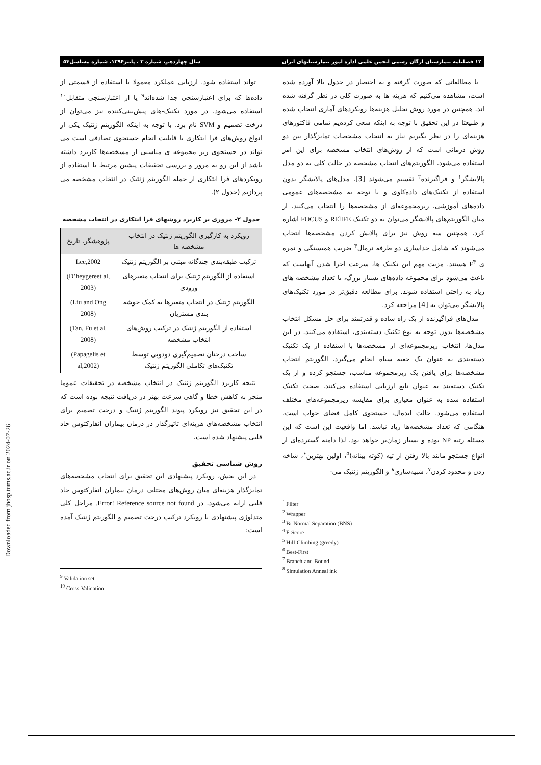۱۲ فصلنامه بیمارستان ارگان رسمی انجمن علمی اداره امور بیمارستانهای ایران سال چهاردهم، شماره ۳ ، پاییز۱۳۹۴، شماره مسلسل۵۴
با مطالعاتی که صورت گرفته و به اختصار در جدول بالا آورده شده است، مشاهده می‌کنیم که هزینه ها به صورت کلی در نظر گرفته شده اند. همچنین در مورد روش تحلیل هزینه‌ها رویکردهای آماری انتخاب شده و طبیعتا در این تحقیق با توجه به اینکه سعی کرده‌یم تمامی فاکتورهای هزینه‌ای را در نظر بگیریم نیاز به انتخاب مشخصات تمایزگذار بین دو روش درمانی است که از روش‌های انتخاب مشخصه برای این امر استفاده می‌شود. الگوریتم‌های انتخاب مشخصه در حالت کلی به دو مدل پالایشگر<sup>۱</sup> و فراگیرنده<sup>۲</sup> تقسیم می‌شوند [3]. مدل‌های پالایشگر بدون استفاده از تکنیک‌های داده‌کاوی و با توجه به مشخصه‌های عمومی داده‌های آموزشی، زیرمجموعه‌ای از مشخصه‌ها را انتخاب می‌کنند. از میان الگوریتم‌های پالایشگر می‌توان به دو تکنیک RElIFE و FOCUS اشاره کرد. همچنین سه روش نیز برای پالایش کردن مشخصه‌ها انتخاب می‌شوند که شامل جداسازی دو طرفه نرمال<sup>۳</sup> ضریب همبستگی و نمره ی F<sup>۴</sup> هستند. مزیت مهم این تکنیک ها، سرعت اجرا شدن آنهاست که باعث می‌شود برای مجموعه داده‌های بسیار بزرگ، با تعداد مشخصه های زیاد به راحتی استفاده شوند. برای مطالعه دقیق‌تر در مورد تکنیک‌های پالایشگر می‌توان به [4] مراجعه کرد.
مدل‌های فراگیرنده از یک راه ساده و قدرتمند برای حل مشکل انتخاب مشخصه‌ها بدون توجه به نوع تکنیک دسته‌بندی، استفاده می‌کنند. در این مدل‌ها، انتخاب زیرمجموعه‌ای از مشخصه‌ها با استفاده از یک تکنیک دسته‌بندی به عنوان یک جعبه سیاه انجام می‌گیرد. الگوریتم انتخاب مشخصه‌ها برای یافتن یک زیرمجموعه مناسب، جستجو کرده و از یک تکنیک دسته‌بند به عنوان تابع ارزیابی استفاده می‌کنند. صحت تکنیک استفاده شده به عنوان معیاری برای مقایسه زیرمجموعه‌های مختلف استفاده می‌شود. حالت ایده‌ال، جستجوی کامل فضای جواب است، هنگامی که تعداد مشخصه‌ها زیاد نباشد. اما واقعیت این است که این مسئله رتبه NP بوده و بسیار زمان‌بر خواهد بود. لذا دامنه گسترده‌ای از انواع جستجو مانند بالا رفتن از تپه (کوته بینانه)<sup>۵</sup>، اولین بهترین<sup>۶</sup>، شاخه زدن و محدود کردن<sup>۷</sup>، شبیه‌سازی<sup>۸</sup> و الگوریتم ژنتیک می-
<sup>1</sup> Filter
<sup>2</sup> Wrapper
<sup>3</sup> Bi-Normal Separation (BNS)
<sup>4</sup> F-Score
<sup>5</sup> Hill-Climbing (greedy)
<sup>6</sup> Best-First
<sup>7</sup> Branch-and-Bound
<sup>8</sup> Simulation Anneal ink
تواند استفاده شود. ارزیابی عملکرد معمولا با استفاده از قسمتی از داده‌ها که برای اعتبارسنجی جدا شده‌اند<sup>۹</sup> یا از اعتبارسنجی متقابل<sup>۱۰</sup> استفاده می‌شود. در مورد تکنیک-های پیش‌بینی‌کننده نیز می‌توان از درخت تصمیم و SVM نام برد. با توجه به اینکه الگوریتم ژنتیک یکی از انواع روش‌های فرا ابتکاری با قابلیت انجام جستجوی تصادفی است می تواند در جستجوی زیر مجموعه ی مناسبی از مشخصه‌ها کاربرد داشته باشد از این رو به مرور و بررسی تحقیقات پیشین مرتبط با استفاده از رویکردهای فرا ابتکاری از جمله الگوریتم ژنتیک در انتخاب مشخصه می پردازیم (جدول ۲).
جدول ۲- مروری بر کاربرد روشهای فرا ابتکاری در انتخاب مشخصه
| رویکرد به کارگیری الگوریتم ژنتیک در انتخاب مشخصه ها | پژوهشگر، تاریخ |
| --- | --- |
| ترکیب طبقه‌بندی چندگانه مبتنی بر الگوریتم ژنتیک | Lee,2002 |
| استفاده از الگوریتم ژنتیک برای انتخاب متغیرهای ورودی | (D’heygereet al, 2003) |
| الگوریتم ژنتیک در انتخاب متغیرها به کمک خوشه بندی مشتریان | (Liu and Ong 2008) |
| استفاده از الگوریتم ژنتیک در ترکیب روش‌های انتخاب مشخصه | (Tan, Fu et al. 2008) |
| ساخت درختان تصمیم‌گیری دودویی توسط تکنیک‌های تکاملی الگوریتم ژنتیک | (Papagelis et al,2002) |
نتیجه کاربرد الگوریتم ژنتیک در انتخاب مشخصه در تحقیقات عموما منجر به کاهش خطا و گاهی سرعت بهتر در دریافت نتیجه بوده است که در این تحقیق نیز رویکرد پیوند الگوریتم ژنتیک و درخت تصمیم برای انتخاب مشخصه‌های هزینه‌ای تاثیرگذار در درمان بیماران انفارکتوس حاد قلبی پیشنهاد شده است.
روش شناسی تحقیق
در این بخش، رویکرد پیشنهادی این تحقیق برای انتخاب مشخصه‌های تمایزگذار هزینه‌ای میان روش‌های مختلف درمان بیماران انفارکتوس حاد قلبی ارایه می‌شود. در Error! Reference source not found. مراحل کلی متدلوژی پیشنهادی با رویکرد ترکیب درخت تصمیم و الگوریتم ژنتیک آمده است:
<sup>9</sup> Validation set
<sup>10</sup> Cross-Validation
[ Downloaded from jhosp.tums.ac.ir on 2024-07-26 ]